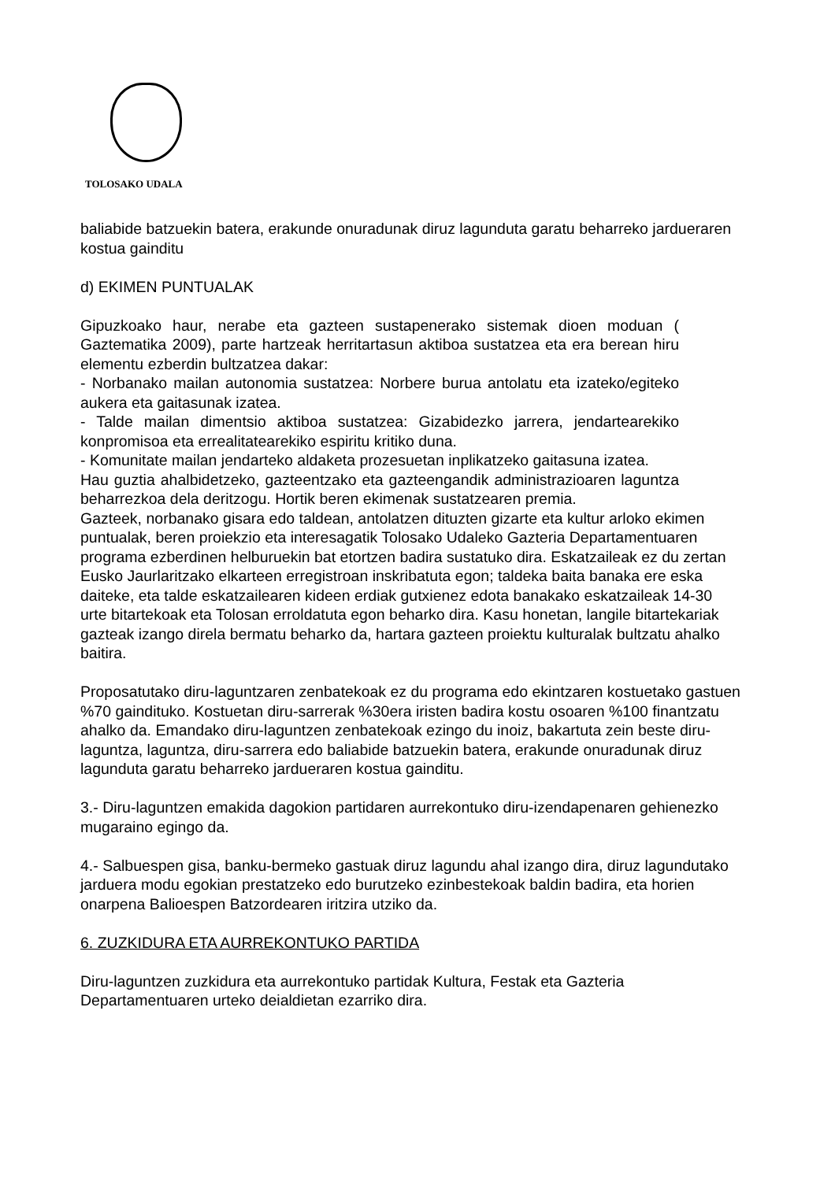TOLOSAKO UDALA
baliabide batzuekin batera, erakunde onuradunak diruz lagunduta garatu beharreko jardueraren kostua gainditu
d) EKIMEN PUNTUALAK
Gipuzkoako haur, nerabe eta gazteen sustapenerako sistemak dioen moduan ( Gaztematika 2009), parte hartzeak herritartasun aktiboa sustatzea eta era berean hiru elementu ezberdin bultzatzea dakar:
- Norbanako mailan autonomia sustatzea: Norbere burua antolatu eta izateko/egiteko aukera eta gaitasunak izatea.
- Talde mailan dimentsio aktiboa sustatzea: Gizabidezko jarrera, jendartearekiko konpromisoa eta errealitatearekiko espiritu kritiko duna.
- Komunitate mailan jendarteko aldaketa prozesuetan inplikatzeko gaitasuna izatea.
Hau guztia ahalbidetzeko, gazteentzako eta gazteengandik administrazioaren laguntza beharrezkoa dela deritzogu. Hortik beren ekimenak sustatzearen premia.
Gazteek, norbanako gisara edo taldean, antolatzen dituzten gizarte eta kultur arloko ekimen puntualak, beren proiekzio eta interesagatik Tolosako Udaleko Gazteria Departamentuaren programa ezberdinen helburuekin bat etortzen badira sustatuko dira. Eskatzaileak ez du zertan Eusko Jaurlaritzako elkarteen erregistroan inskribatuta egon; taldeka baita banaka ere eska daiteke, eta talde eskatzailearen kideen erdiak gutxienez edota banakako eskatzaileak 14-30 urte bitartekoak eta Tolosan erroldatuta egon beharko dira. Kasu honetan, langile bitartekariak gazteak izango direla bermatu beharko da, hartara gazteen proiektu kulturalak bultzatu ahalko baitira.
Proposatutako diru-laguntzaren zenbatekoak ez du programa edo ekintzaren kostuetako gastuen %70 gaindituko. Kostuetan diru-sarrerak %30era iristen badira kostu osoaren %100 finantzatu ahalko da. Emandako diru-laguntzen zenbatekoak ezingo du inoiz, bakartuta zein beste diru-laguntza, laguntza, diru-sarrera edo baliabide batzuekin batera, erakunde onuradunak diruz lagunduta garatu beharreko jardueraren kostua gainditu.
3.- Diru-laguntzen emakida dagokion partidaren aurrekontuko diru-izendapenaren gehienezko mugaraino egingo da.
4.- Salbuespen gisa, banku-bermeko gastuak diruz lagundu ahal izango dira, diruz lagundutako jarduera modu egokian prestatzeko edo burutzeko ezinbestekoak baldin badira, eta horien onarpena Balioespen Batzordearen iritzira utziko da.
6. ZUZKIDURA ETA AURREKONTUKO PARTIDA
Diru-laguntzen zuzkidura eta aurrekontuko partidak Kultura, Festak eta Gazteria Departamentuaren urteko deialdietan ezarriko dira.